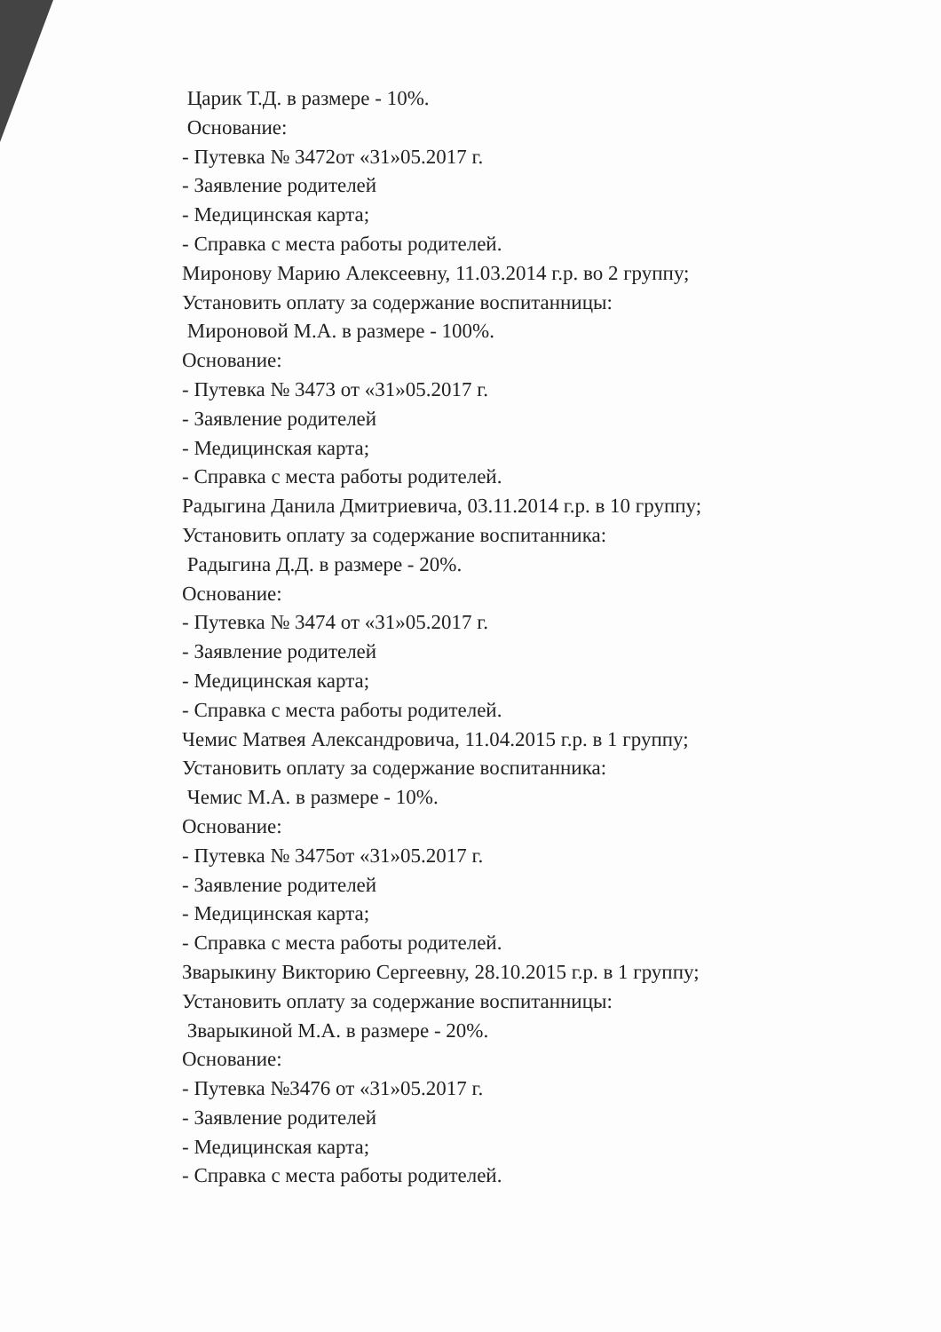Царик Т.Д. в размере - 10%.
Основание:
- Путевка № 3472от «31»05.2017 г.
- Заявление родителей
- Медицинская карта;
- Справка с места работы родителей.
Миронову Марию Алексеевну, 11.03.2014 г.р. во 2 группу;
Установить оплату за содержание воспитанницы:
Мироновой М.А. в размере - 100%.
Основание:
- Путевка № 3473 от «31»05.2017 г.
- Заявление родителей
- Медицинская карта;
- Справка с места работы родителей.
Радыгина Данила Дмитриевича, 03.11.2014 г.р. в 10 группу;
Установить оплату за содержание воспитанника:
Радыгина Д.Д. в размере - 20%.
Основание:
- Путевка № 3474 от «31»05.2017 г.
- Заявление родителей
- Медицинская карта;
- Справка с места работы родителей.
Чемис Матвея Александровича, 11.04.2015 г.р. в 1 группу;
Установить оплату за содержание воспитанника:
Чемис М.А. в размере - 10%.
Основание:
- Путевка № 3475от «31»05.2017 г.
- Заявление родителей
- Медицинская карта;
- Справка с места работы родителей.
Зварыкину Викторию Сергеевну, 28.10.2015 г.р. в 1 группу;
Установить оплату за содержание воспитанницы:
Зварыкиной М.А. в размере - 20%.
Основание:
- Путевка №3476 от «31»05.2017 г.
- Заявление родителей
- Медицинская карта;
- Справка с места работы родителей.